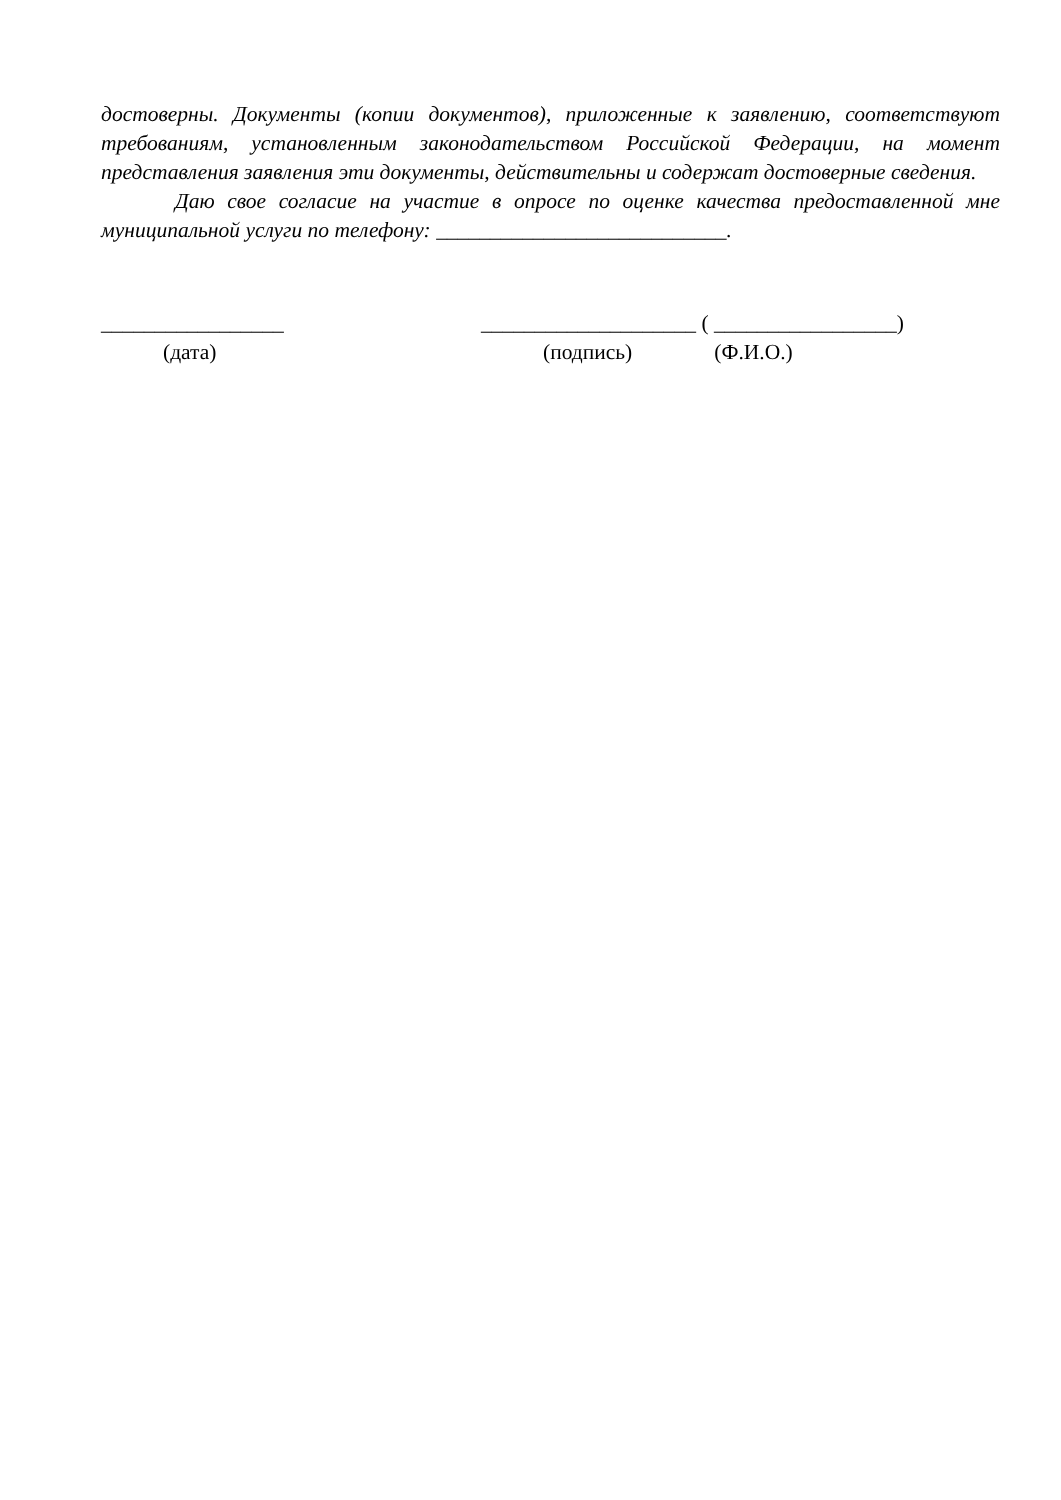достоверны. Документы (копии документов), приложенные к заявлению, соответствуют требованиям, установленным законодательством Российской Федерации, на момент представления заявления эти документы, действительны и содержат достоверные сведения.
Даю свое согласие на участие в опросе по оценке качества предоставленной мне муниципальной услуги по телефону: ___________________________.
_________________ ____________________ ( _________________)
(дата) (подпись) (Ф.И.О.)